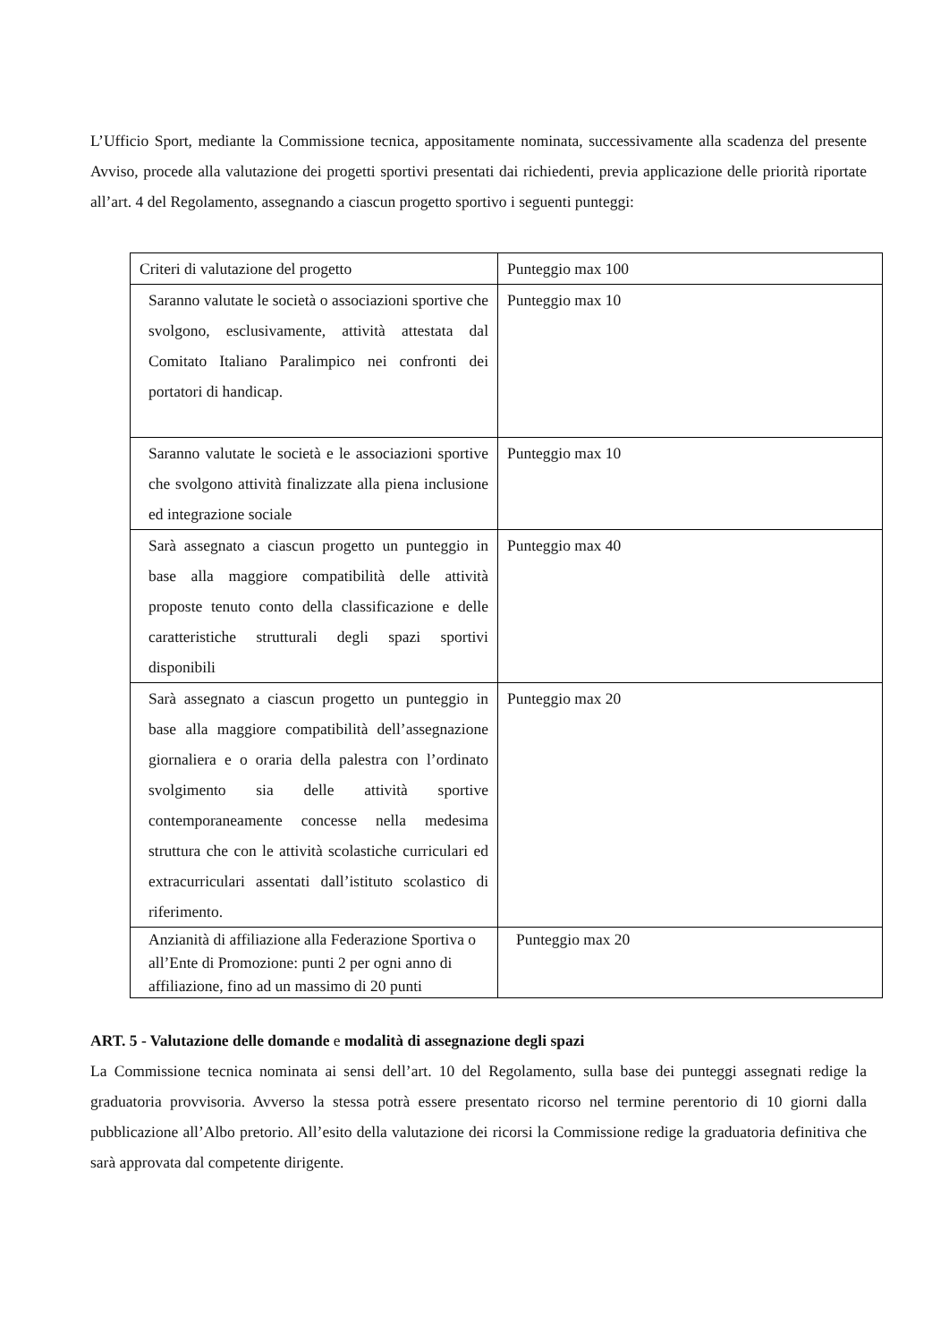L’Ufficio Sport, mediante la Commissione tecnica, appositamente nominata, successivamente alla scadenza del presente Avviso, procede alla valutazione dei progetti sportivi presentati dai richiedenti, previa applicazione delle priorità riportate all’art. 4 del Regolamento, assegnando a ciascun progetto sportivo i seguenti punteggi:
| Criteri di valutazione del progetto | Punteggio max 100 |
| Saranno valutate le società o associazioni sportive che svolgono, esclusivamente, attività attestata dal Comitato Italiano Paralimpico nei confronti dei portatori di handicap. | Punteggio max 10 |
| Saranno valutate le società e le associazioni sportive che svolgono attività finalizzate alla piena inclusione ed integrazione sociale | Punteggio max 10 |
| Sarà assegnato a ciascun progetto un punteggio in base alla maggiore compatibilità delle attività proposte tenuto conto della classificazione e delle caratteristiche strutturali degli spazi sportivi disponibili | Punteggio max 40 |
| Sarà assegnato a ciascun progetto un punteggio in base alla maggiore compatibilità dell’assegnazione giornaliera e o oraria della palestra con l’ordinato svolgimento sia delle attività sportive contemporaneamente concesse nella medesima struttura che con le attività scolastiche curriculari ed extracurriculari assentati dall’istituto scolastico di riferimento. | Punteggio max 20 |
| Anzianità di affiliazione alla Federazione Sportiva o all’Ente di Promozione: punti 2 per ogni anno di affiliazione, fino ad un massimo di 20 punti | Punteggio max 20 |
ART. 5 - Valutazione delle domande e modalità di assegnazione degli spazi
La Commissione tecnica nominata ai sensi dell’art. 10 del Regolamento, sulla base dei punteggi assegnati redige la graduatoria provvisoria. Avverso la stessa potrà essere presentato ricorso nel termine perentorio di 10 giorni dalla pubblicazione all’Albo pretorio. All’esito della valutazione dei ricorsi la Commissione redige la graduatoria definitiva che sarà approvata dal competente dirigente.